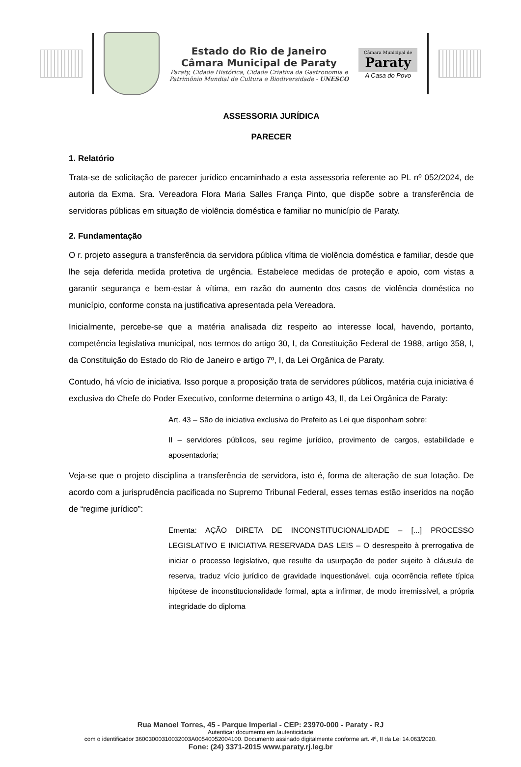Estado do Rio de Janeiro
Câmara Municipal de Paraty
Paraty, Cidade Histórica, Cidade Criativa da Gastronomia e
Patrimônio Mundial de Cultura e Biodiversidade - UNESCO
Câmara Municipal de
Paraty
A Casa do Povo
ASSESSORIA JURÍDICA
PARECER
1. Relatório
Trata-se de solicitação de parecer jurídico encaminhado a esta assessoria referente ao PL nº 052/2024, de autoria da Exma. Sra. Vereadora Flora Maria Salles França Pinto, que dispõe sobre a transferência de servidoras públicas em situação de violência doméstica e familiar no município de Paraty.
2. Fundamentação
O r. projeto assegura a transferência da servidora pública vítima de violência doméstica e familiar, desde que lhe seja deferida medida protetiva de urgência. Estabelece medidas de proteção e apoio, com vistas a garantir segurança e bem-estar à vítima, em razão do aumento dos casos de violência doméstica no município, conforme consta na justificativa apresentada pela Vereadora.
Inicialmente, percebe-se que a matéria analisada diz respeito ao interesse local, havendo, portanto, competência legislativa municipal, nos termos do artigo 30, I, da Constituição Federal de 1988, artigo 358, I, da Constituição do Estado do Rio de Janeiro e artigo 7º, I, da Lei Orgânica de Paraty.
Contudo, há vício de iniciativa. Isso porque a proposição trata de servidores públicos, matéria cuja iniciativa é exclusiva do Chefe do Poder Executivo, conforme determina o artigo 43, II, da Lei Orgânica de Paraty:
Art. 43 – São de iniciativa exclusiva do Prefeito as Lei que disponham sobre:
II – servidores públicos, seu regime jurídico, provimento de cargos, estabilidade e aposentadoria;
Veja-se que o projeto disciplina a transferência de servidora, isto é, forma de alteração de sua lotação. De acordo com a jurisprudência pacificada no Supremo Tribunal Federal, esses temas estão inseridos na noção de “regime jurídico”:
Ementa: AÇÃO DIRETA DE INCONSTITUCIONALIDADE – [...] PROCESSO LEGISLATIVO E INICIATIVA RESERVADA DAS LEIS – O desrespeito à prerrogativa de iniciar o processo legislativo, que resulte da usurpação de poder sujeito à cláusula de reserva, traduz vício jurídico de gravidade inquestionável, cuja ocorrência reflete típica hipótese de inconstitucionalidade formal, apta a infirmar, de modo irremissível, a própria integridade do diploma
Rua Manoel Torres, 45 - Parque Imperial - CEP: 23970-000 - Paraty - RJ
Autenticar documento em /autenticidade
com o identificador 36003000310032003A00540052004100. Documento assinado digitalmente conforme art. 4º, II da Lei 14.063/2020.
Fone: (24) 3371-2015 www.paraty.rj.leg.br